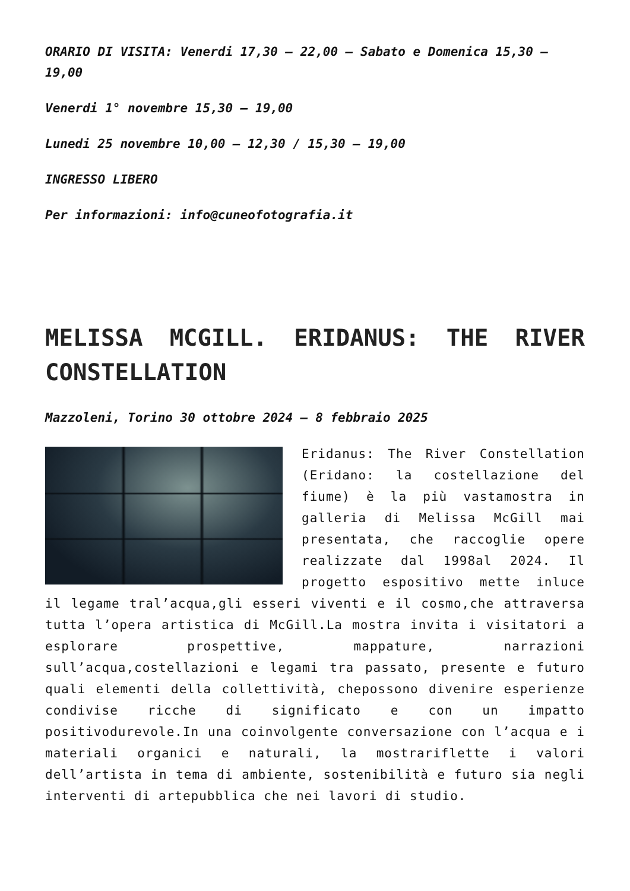ORARIO DI VISITA: Venerdi 17,30 – 22,00 – Sabato e Domenica 15,30 – 19,00
Venerdi 1° novembre 15,30 – 19,00
Lunedi 25 novembre 10,00 – 12,30 / 15,30 – 19,00
INGRESSO LIBERO
Per informazioni: info@cuneofotografia.it
MELISSA MCGILL. ERIDANUS: THE RIVER CONSTELLATION
Mazzoleni, Torino 30 ottobre 2024 – 8 febbraio 2025
Eridanus: The River Constellation (Eridano: la costellazione del fiume) è la più vastamostra in galleria di Melissa McGill mai presentata, che raccoglie opere realizzate dal 1998al 2024. Il progetto espositivo mette inluce il legame tral’acqua,gli esseri viventi e il cosmo,che attraversa tutta l’opera artistica di McGill.La mostra invita i visitatori a esplorare prospettive, mappature, narrazioni sull’acqua,costellazioni e legami tra passato, presente e futuro quali elementi della collettività, chepossono divenire esperienze condivise ricche di significato e con un impatto positivodurevole.In una coinvolgente conversazione con l’acqua e i materiali organici e naturali, la mostrariflette i valori dell’artista in tema di ambiente, sostenibilità e futuro sia negli interventi di artepubblica che nei lavori di studio.